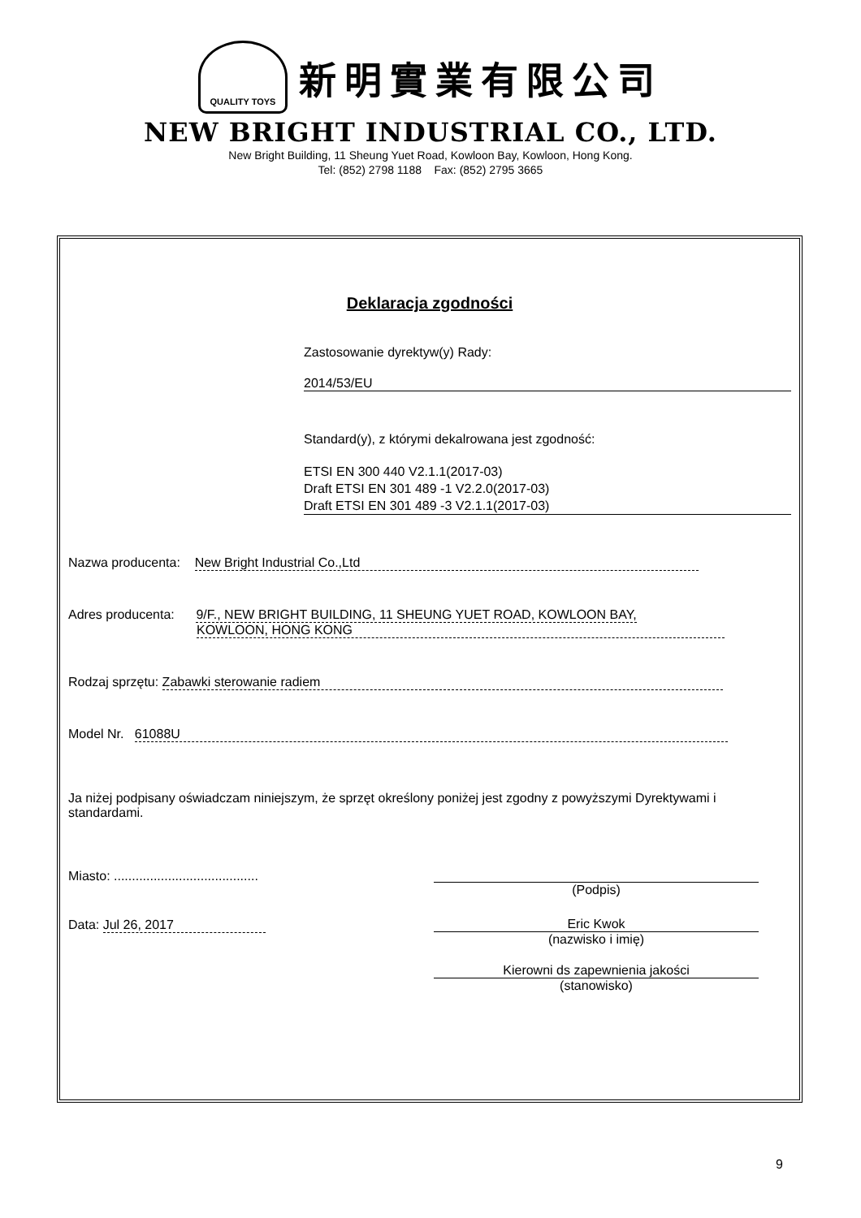QUALITY TOYS
新明實業有限公司
NEW BRIGHT INDUSTRIAL CO., LTD.
New Bright Building, 11 Sheung Yuet Road, Kowloon Bay, Kowloon, Hong Kong.
Tel: (852) 2798 1188 Fax: (852) 2795 3665
Deklaracja zgodności
Zastosowanie dyrektyw(y) Rady:
2014/53/EU
Standard(y), z którymi dekalrowana jest zgodność:
ETSI EN 300 440 V2.1.1(2017-03)
Draft ETSI EN 301 489 -1 V2.2.0(2017-03)
Draft ETSI EN 301 489 -3 V2.1.1(2017-03)
Nazwa producenta: New Bright Industrial Co.,Ltd
Adres producenta: 9/F., NEW BRIGHT BUILDING, 11 SHEUNG YUET ROAD, KOWLOON BAY,
KOWLOON, HONG KONG
Rodzaj sprzętu: Zabawki sterowanie radiem
Model Nr. 61088U
Ja niżej podpisany oświadczam niniejszym, że sprzęt określony poniżej jest zgodny z powyższymi Dyrektywami i standardami.
Miasto: ........................................
(Podpis)
Data: Jul 26, 2017
Eric Kwok
(nazwisko i imię)
Kierowni ds zapewnienia jakości
(stanowisko)
9